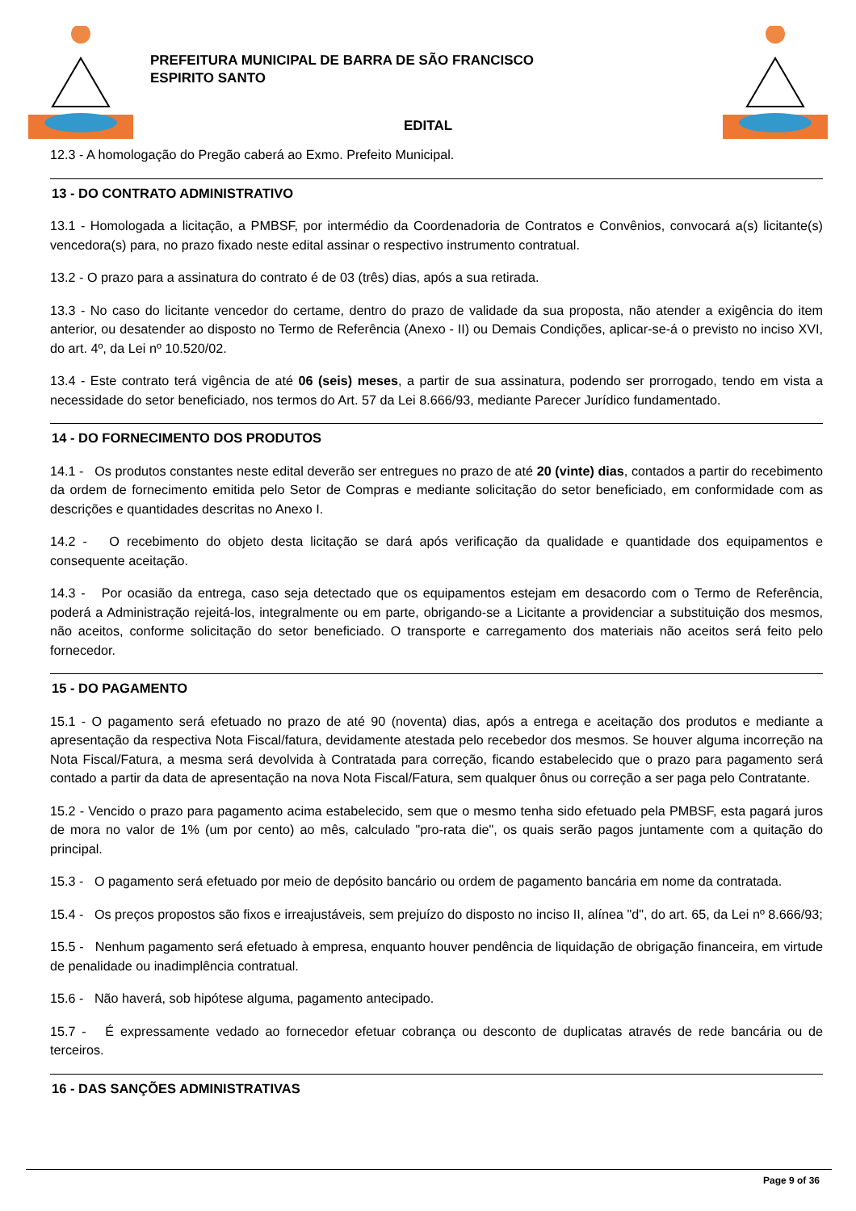PREFEITURA MUNICIPAL DE BARRA DE SÃO FRANCISCO
ESPIRITO SANTO
EDITAL
12.3 - A homologação do Pregão caberá ao Exmo. Prefeito Municipal.
13 - DO CONTRATO ADMINISTRATIVO
13.1 - Homologada a licitação, a PMBSF, por intermédio da Coordenadoria de Contratos e Convênios, convocará a(s) licitante(s) vencedora(s) para, no prazo fixado neste edital assinar o respectivo instrumento contratual.
13.2 - O prazo para a assinatura do contrato é de 03 (três) dias, após a sua retirada.
13.3 - No caso do licitante vencedor do certame, dentro do prazo de validade da sua proposta, não atender a exigência do item anterior, ou desatender ao disposto no Termo de Referência (Anexo - II) ou Demais Condições, aplicar-se-á o previsto no inciso XVI, do art. 4º, da Lei nº 10.520/02.
13.4 - Este contrato terá vigência de até 06 (seis) meses, a partir de sua assinatura, podendo ser prorrogado, tendo em vista a necessidade do setor beneficiado, nos termos do Art. 57 da Lei 8.666/93, mediante Parecer Jurídico fundamentado.
14 - DO FORNECIMENTO DOS PRODUTOS
14.1 - Os produtos constantes neste edital deverão ser entregues no prazo de até 20 (vinte) dias, contados a partir do recebimento da ordem de fornecimento emitida pelo Setor de Compras e mediante solicitação do setor beneficiado, em conformidade com as descrições e quantidades descritas no Anexo I.
14.2 - O recebimento do objeto desta licitação se dará após verificação da qualidade e quantidade dos equipamentos e consequente aceitação.
14.3 - Por ocasião da entrega, caso seja detectado que os equipamentos estejam em desacordo com o Termo de Referência, poderá a Administração rejeitá-los, integralmente ou em parte, obrigando-se a Licitante a providenciar a substituição dos mesmos, não aceitos, conforme solicitação do setor beneficiado. O transporte e carregamento dos materiais não aceitos será feito pelo fornecedor.
15 - DO PAGAMENTO
15.1 - O pagamento será efetuado no prazo de até 90 (noventa) dias, após a entrega e aceitação dos produtos e mediante a apresentação da respectiva Nota Fiscal/fatura, devidamente atestada pelo recebedor dos mesmos. Se houver alguma incorreção na Nota Fiscal/Fatura, a mesma será devolvida à Contratada para correção, ficando estabelecido que o prazo para pagamento será contado a partir da data de apresentação na nova Nota Fiscal/Fatura, sem qualquer ônus ou correção a ser paga pelo Contratante.
15.2 - Vencido o prazo para pagamento acima estabelecido, sem que o mesmo tenha sido efetuado pela PMBSF, esta pagará juros de mora no valor de 1% (um por cento) ao mês, calculado "pro-rata die", os quais serão pagos juntamente com a quitação do principal.
15.3 - O pagamento será efetuado por meio de depósito bancário ou ordem de pagamento bancária em nome da contratada.
15.4 - Os preços propostos são fixos e irreajustáveis, sem prejuízo do disposto no inciso II, alínea "d", do art. 65, da Lei nº 8.666/93;
15.5 - Nenhum pagamento será efetuado à empresa, enquanto houver pendência de liquidação de obrigação financeira, em virtude de penalidade ou inadimplência contratual.
15.6 - Não haverá, sob hipótese alguma, pagamento antecipado.
15.7 - É expressamente vedado ao fornecedor efetuar cobrança ou desconto de duplicatas através de rede bancária ou de terceiros.
16 - DAS SANÇÕES ADMINISTRATIVAS
Page 9 of 36